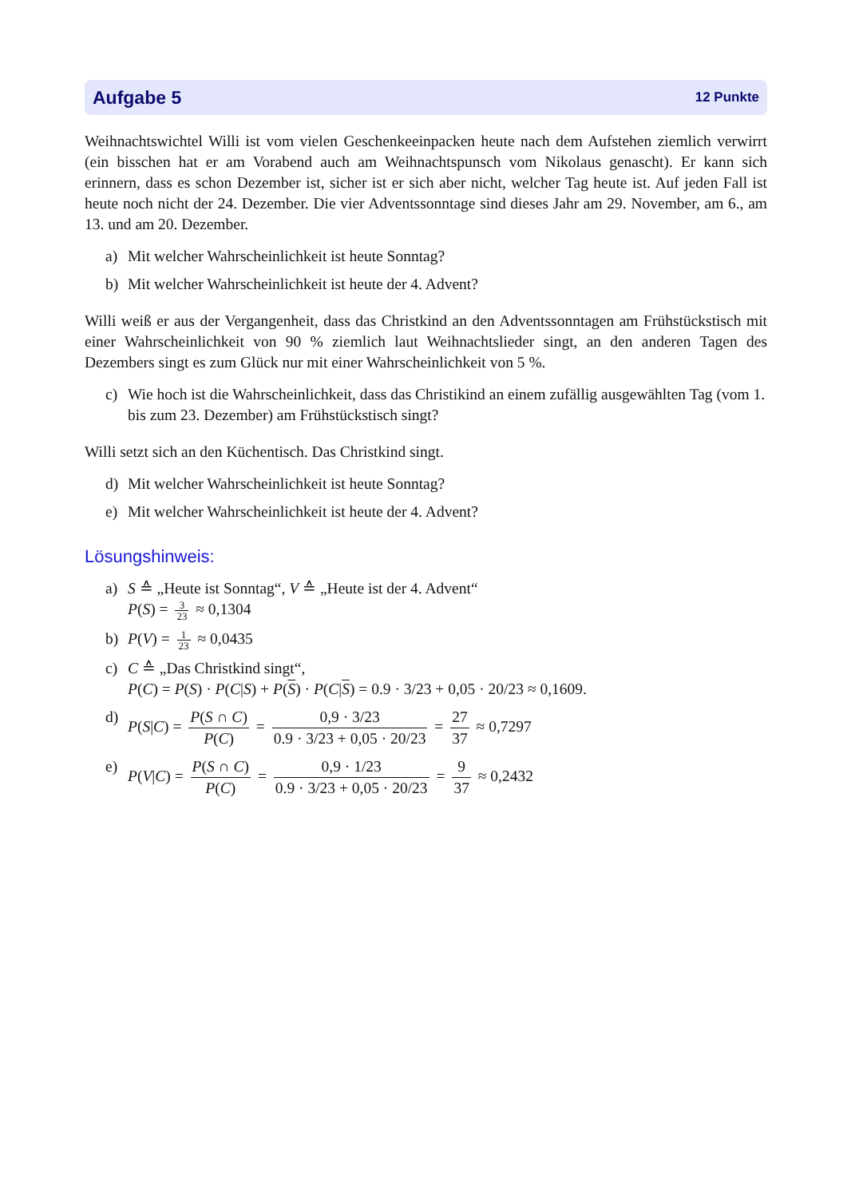Aufgabe 5 12 Punkte
Weihnachtswichtel Willi ist vom vielen Geschenkeeinpacken heute nach dem Aufstehen ziemlich verwirrt (ein bisschen hat er am Vorabend auch am Weihnachtspunsch vom Nikolaus genascht). Er kann sich erinnern, dass es schon Dezember ist, sicher ist er sich aber nicht, welcher Tag heute ist. Auf jeden Fall ist heute noch nicht der 24. Dezember. Die vier Adventssonntage sind dieses Jahr am 29. November, am 6., am 13. und am 20. Dezember.
a) Mit welcher Wahrscheinlichkeit ist heute Sonntag?
b) Mit welcher Wahrscheinlichkeit ist heute der 4. Advent?
Willi weiß er aus der Vergangenheit, dass das Christkind an den Adventssonntagen am Frühstücks­tisch mit einer Wahrscheinlichkeit von 90 % ziemlich laut Weihnachtslieder singt, an den anderen Tagen des Dezembers singt es zum Glück nur mit einer Wahrscheinlichkeit von 5 %.
c) Wie hoch ist die Wahrscheinlichkeit, dass das Christikind an einem zufällig ausgewählten Tag (vom 1. bis zum 23. Dezember) am Frühstückstisch singt?
Willi setzt sich an den Küchentisch. Das Christkind singt.
d) Mit welcher Wahrscheinlichkeit ist heute Sonntag?
e) Mit welcher Wahrscheinlichkeit ist heute der 4. Advent?
Lösungshinweis:
a) S ≙ „Heute ist Sonntag“, V ≙ „Heute ist der 4. Advent“
P(S) = 3 23 ≈ 0,1304
b) P(V) = 1 23 ≈ 0,0435
c) C ≙ „Das Christkind singt“,
P(C) = P(S) · P(C|S) + P(S) · P(C|S) = 0.9 · 3/23 + 0,05 · 20/23 ≈ 0,1609.
d) P(S|C) = P(S ∩ C) P(C) = 0,9 · 3/23 0.9 · 3/23 + 0,05 · 20/23 = 27 37 ≈ 0,7297
e) P(V|C) = P(S ∩ C) P(C) = 0,9 · 1/23 0.9 · 3/23 + 0,05 · 20/23 = 9 37 ≈ 0,2432